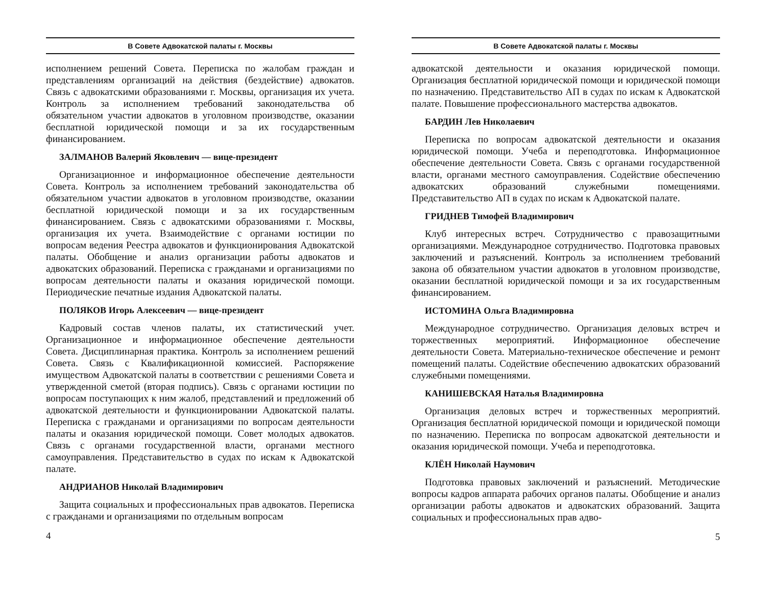В Совете Адвокатской палаты г. Москвы
исполнением решений Совета. Переписка по жалобам граждан и представлениям организаций на действия (бездействие) адвокатов. Связь с адвокатскими образованиями г. Москвы, организация их учета. Контроль за исполнением требований законодательства об обязательном участии адвокатов в уголовном производстве, оказании бесплатной юридической помощи и за их государственным финансированием.
ЗАЛМАНОВ Валерий Яковлевич — вице-президент
Организационное и информационное обеспечение деятельности Совета. Контроль за исполнением требований законодательства об обязательном участии адвокатов в уголовном производстве, оказании бесплатной юридической помощи и за их государственным финансированием. Связь с адвокатскими образованиями г. Москвы, организация их учета. Взаимодействие с органами юстиции по вопросам ведения Реестра адвокатов и функционирования Адвокатской палаты. Обобщение и анализ организации работы адвокатов и адвокатских образований. Переписка с гражданами и организациями по вопросам деятельности палаты и оказания юридической помощи. Периодические печатные издания Адвокатской палаты.
ПОЛЯКОВ Игорь Алексеевич — вице-президент
Кадровый состав членов палаты, их статистический учет. Организационное и информационное обеспечение деятельности Совета. Дисциплинарная практика. Контроль за исполнением решений Совета. Связь с Квалификационной комиссией. Распоряжение имуществом Адвокатской палаты в соответствии с решениями Совета и утвержденной сметой (вторая подпись). Связь с органами юстиции по вопросам поступающих к ним жалоб, представлений и предложений об адвокатской деятельности и функционировании Адвокатской палаты. Переписка с гражданами и организациями по вопросам деятельности палаты и оказания юридической помощи. Совет молодых адвокатов. Связь с органами государственной власти, органами местного самоуправления. Представительство в судах по искам к Адвокатской палате.
АНДРИАНОВ Николай Владимирович
Защита социальных и профессиональных прав адвокатов. Переписка с гражданами и организациями по отдельным вопросам
4
В Совете Адвокатской палаты г. Москвы
адвокатской деятельности и оказания юридической помощи. Организация бесплатной юридической помощи и юридической помощи по назначению. Представительство АП в судах по искам к Адвокатской палате. Повышение профессионального мастерства адвокатов.
БАРДИН Лев Николаевич
Переписка по вопросам адвокатской деятельности и оказания юридической помощи. Учеба и переподготовка. Информационное обеспечение деятельности Совета. Связь с органами государственной власти, органами местного самоуправления. Содействие обеспечению адвокатских образований служебными помещениями. Представительство АП в судах по искам к Адвокатской палате.
ГРИДНЕВ Тимофей Владимирович
Клуб интересных встреч. Сотрудничество с правозащитными организациями. Международное сотрудничество. Подготовка правовых заключений и разъяснений. Контроль за исполнением требований закона об обязательном участии адвокатов в уголовном производстве, оказании бесплатной юридической помощи и за их государственным финансированием.
ИСТОМИНА Ольга Владимировна
Международное сотрудничество. Организация деловых встреч и торжественных мероприятий. Информационное обеспечение деятельности Совета. Материально-техническое обеспечение и ремонт помещений палаты. Содействие обеспечению адвокатских образований служебными помещениями.
КАНИШЕВСКАЯ Наталья Владимировна
Организация деловых встреч и торжественных мероприятий. Организация бесплатной юридической помощи и юридической помощи по назначению. Переписка по вопросам адвокатской деятельности и оказания юридической помощи. Учеба и переподготовка.
КЛЁН Николай Наумович
Подготовка правовых заключений и разъяснений. Методические вопросы кадров аппарата рабочих органов палаты. Обобщение и анализ организации работы адвокатов и адвокатских образований. Защита социальных и профессиональных прав адво-
5